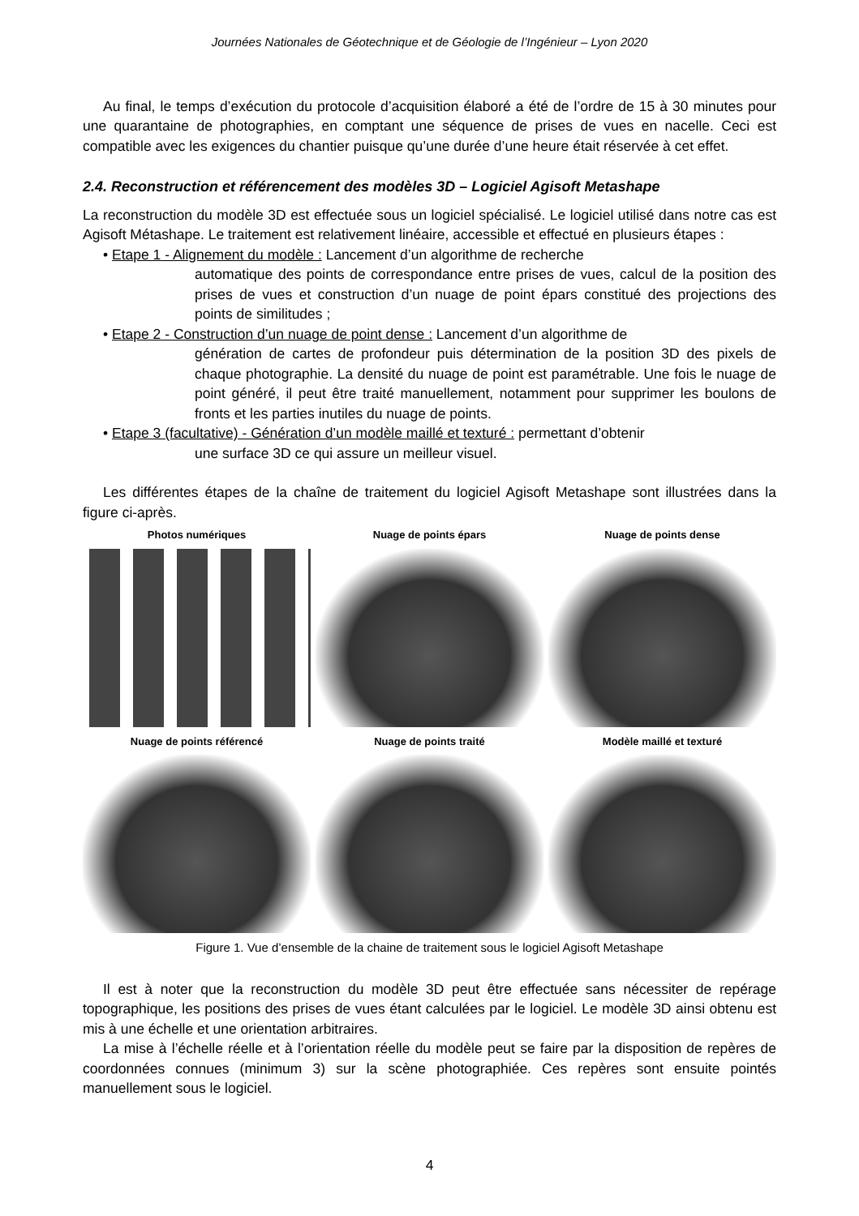Journées Nationales de Géotechnique et de Géologie de l’Ingénieur – Lyon 2020
Au final, le temps d’exécution du protocole d’acquisition élaboré a été de l’ordre de 15 à 30 minutes pour une quarantaine de photographies, en comptant une séquence de prises de vues en nacelle. Ceci est compatible avec les exigences du chantier puisque qu’une durée d’une heure était réservée à cet effet.
2.4. Reconstruction et référencement des modèles 3D – Logiciel Agisoft Metashape
La reconstruction du modèle 3D est effectuée sous un logiciel spécialisé. Le logiciel utilisé dans notre cas est Agisoft Métashape. Le traitement est relativement linéaire, accessible et effectué en plusieurs étapes :
• Etape 1 - Alignement du modèle : Lancement d’un algorithme de recherche
automatique des points de correspondance entre prises de vues, calcul de la position des prises de vues et construction d’un nuage de point épars constitué des projections des points de similitudes ;
• Etape 2 - Construction d’un nuage de point dense : Lancement d’un algorithme de
génération de cartes de profondeur puis détermination de la position 3D des pixels de chaque photographie. La densité du nuage de point est paramétrable. Une fois le nuage de point généré, il peut être traité manuellement, notamment pour supprimer les boulons de fronts et les parties inutiles du nuage de points.
• Etape 3 (facultative) - Génération d’un modèle maillé et texturé : permettant d’obtenir
une surface 3D ce qui assure un meilleur visuel.
Les différentes étapes de la chaîne de traitement du logiciel Agisoft Metashape sont illustrées dans la figure ci-après.
Photos numériques
Nuage de points épars
Nuage de points dense
Nuage de points référencé
Nuage de points traité
Modèle maillé et texturé
Figure 1. Vue d’ensemble de la chaine de traitement sous le logiciel Agisoft Metashape
Il est à noter que la reconstruction du modèle 3D peut être effectuée sans nécessiter de repérage topographique, les positions des prises de vues étant calculées par le logiciel. Le modèle 3D ainsi obtenu est mis à une échelle et une orientation arbitraires.
La mise à l’échelle réelle et à l’orientation réelle du modèle peut se faire par la disposition de repères de coordonnées connues (minimum 3) sur la scène photographiée. Ces repères sont ensuite pointés manuellement sous le logiciel.
4